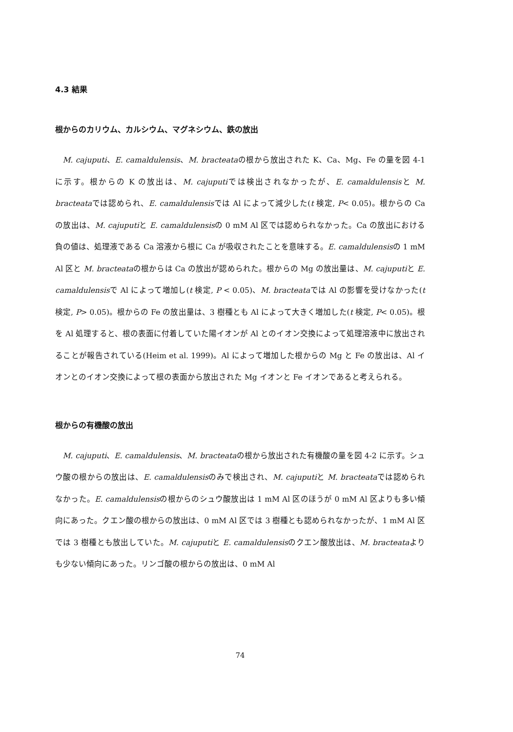4.3 結果
根からのカリウム、カルシウム、マグネシウム、鉄の放出
M. cajuputi、E. camaldulensis、M. bracteataの根から放出された K、Ca、Mg、Fe の量を図 4-1 に示す。根からの K の放出は、M. cajuputiでは検出されなかったが、E. camaldulensisと M. bracteataでは認められ、E. camaldulensisでは Al によって減少した(t 検定, P< 0.05)。根からの Ca の放出は、M. cajuputiと E. camaldulensisの 0 mM Al 区では認められなかった。Ca の放出における負の値は、処理液である Ca 溶液から根に Ca が吸収されたことを意味する。E. camaldulensisの 1 mM Al 区と M. bracteataの根からは Ca の放出が認められた。根からの Mg の放出量は、M. cajuputiと E. camaldulensisで Al によって増加し(t 検定, P < 0.05)、M. bracteataでは Al の影響を受けなかった(t 検定, P> 0.05)。根からの Fe の放出量は、3 樹種とも Al によって大きく増加した(t 検定, P< 0.05)。根を Al 処理すると、根の表面に付着していた陽イオンが Al とのイオン交換によって処理溶液中に放出されることが報告されている(Heim et al. 1999)。Al によって増加した根からの Mg と Fe の放出は、Al イオンとのイオン交換によって根の表面から放出された Mg イオンと Fe イオンであると考えられる。
根からの有機酸の放出
M. cajuputi、E. camaldulensis、M. bracteataの根から放出された有機酸の量を図 4-2 に示す。シュウ酸の根からの放出は、E. camaldulensisのみで検出され、M. cajuputiと M. bracteataでは認められなかった。E. camaldulensisの根からのシュウ酸放出は 1 mM Al 区のほうが 0 mM Al 区よりも多い傾向にあった。クエン酸の根からの放出は、0 mM Al 区では 3 樹種とも認められなかったが、1 mM Al 区では 3 樹種とも放出していた。M. cajuputiと E. camaldulensisのクエン酸放出は、M. bracteataよりも少ない傾向にあった。リンゴ酸の根からの放出は、0 mM Al
74